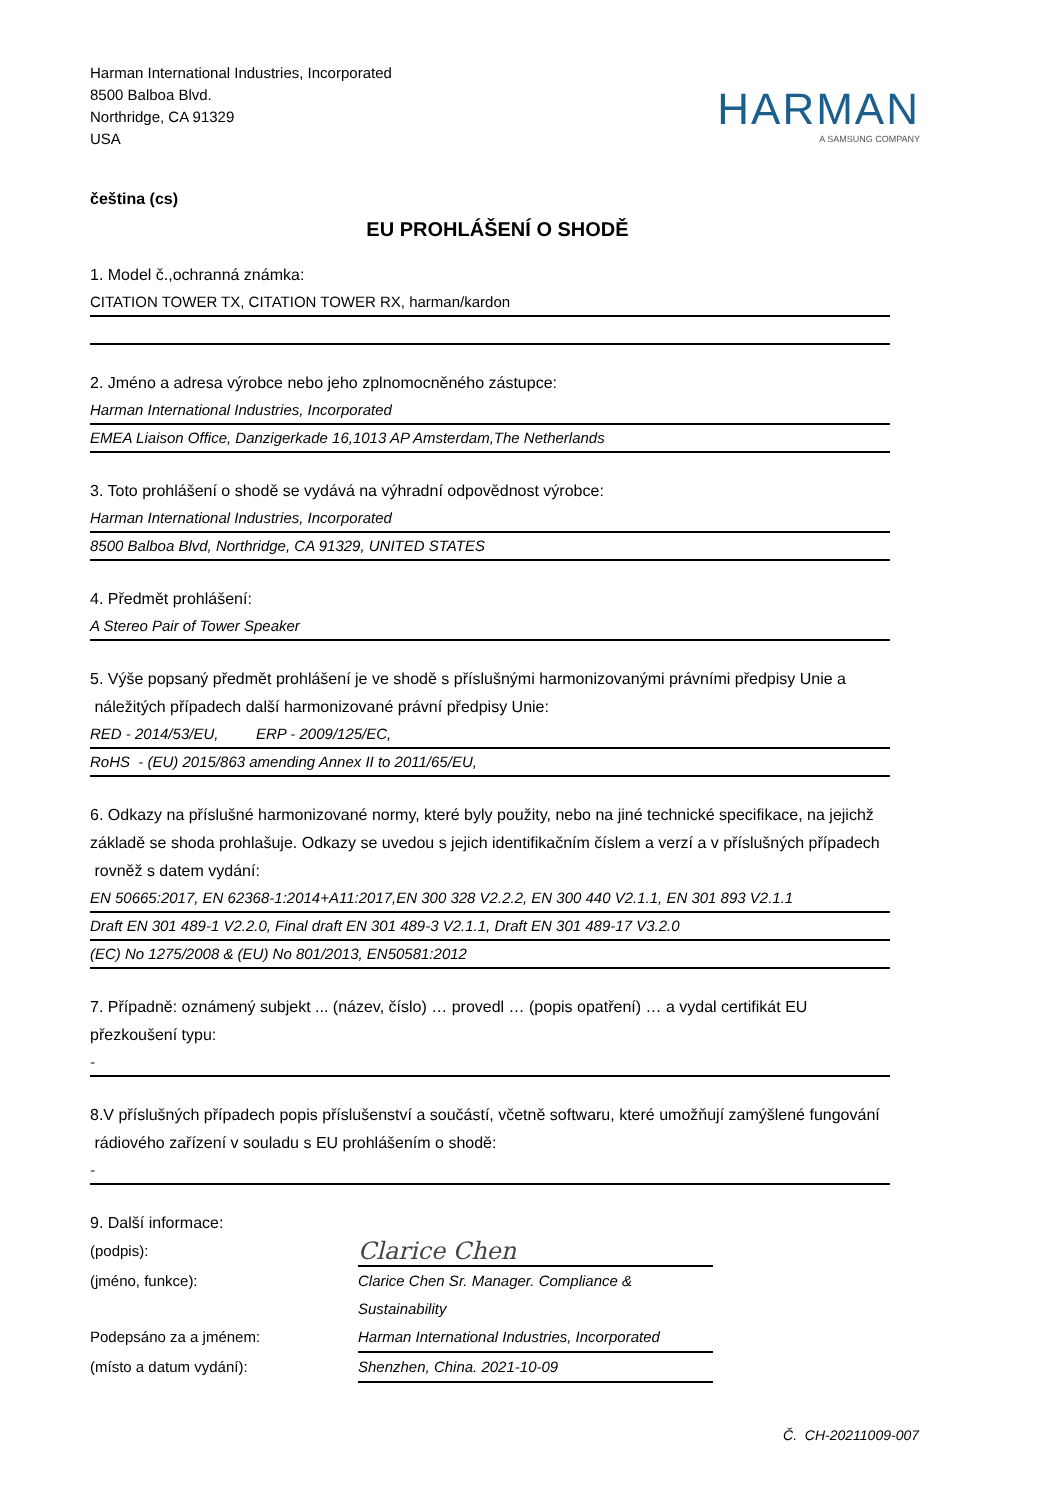Harman International Industries, Incorporated
8500 Balboa Blvd.
Northridge, CA 91329
USA
HARMAN
A SAMSUNG COMPANY
čeština (cs)
EU PROHLÁŠENÍ O SHODĚ
1. Model č.,ochranná známka:
CITATION TOWER TX, CITATION TOWER RX, harman/kardon
2. Jméno a adresa výrobce nebo jeho zplnomocněného zástupce:
Harman International Industries, Incorporated
EMEA Liaison Office, Danzigerkade 16,1013 AP Amsterdam,The Netherlands
3. Toto prohlášení o shodě se vydává na výhradní odpovědnost výrobce:
Harman International Industries, Incorporated
8500 Balboa Blvd, Northridge, CA 91329, UNITED STATES
4. Předmět prohlášení:
A Stereo Pair of Tower Speaker
5. Výše popsaný předmět prohlášení je ve shodě s příslušnými harmonizovanými právními předpisy Unie a
náležitých případech další harmonizované právní předpisy Unie:
RED - 2014/53/EU, ERP - 2009/125/EC,
RoHS - (EU) 2015/863 amending Annex II to 2011/65/EU,
6. Odkazy na příslušné harmonizované normy, které byly použity, nebo na jiné technické specifikace, na jejichž
základě se shoda prohlašuje. Odkazy se uvedou s jejich identifikačním číslem a verzí a v příslušných případech
rovněž s datem vydání:
EN 50665:2017, EN 62368-1:2014+A11:2017,EN 300 328 V2.2.2, EN 300 440 V2.1.1, EN 301 893 V2.1.1
Draft EN 301 489-1 V2.2.0, Final draft EN 301 489-3 V2.1.1, Draft EN 301 489-17 V3.2.0
(EC) No 1275/2008 & (EU) No 801/2013, EN50581:2012
7. Případně: oznámený subjekt ... (název, číslo) … provedl … (popis opatření) … a vydal certifikát EU
přezkoušení typu:
-
8.V příslušných případech popis příslušenství a součástí, včetně softwaru, které umožňují zamýšlené fungování
rádiového zařízení v souladu s EU prohlášením o shodě:
-
9. Další informace:
(podpis):
Clarice Chen
(jméno, funkce):
Clarice Chen Sr. Manager. Compliance & Sustainability
Podepsáno za a jménem:
Harman International Industries, Incorporated
(místo a datum vydání):
Shenzhen, China. 2021-10-09
Č. CH-20211009-007